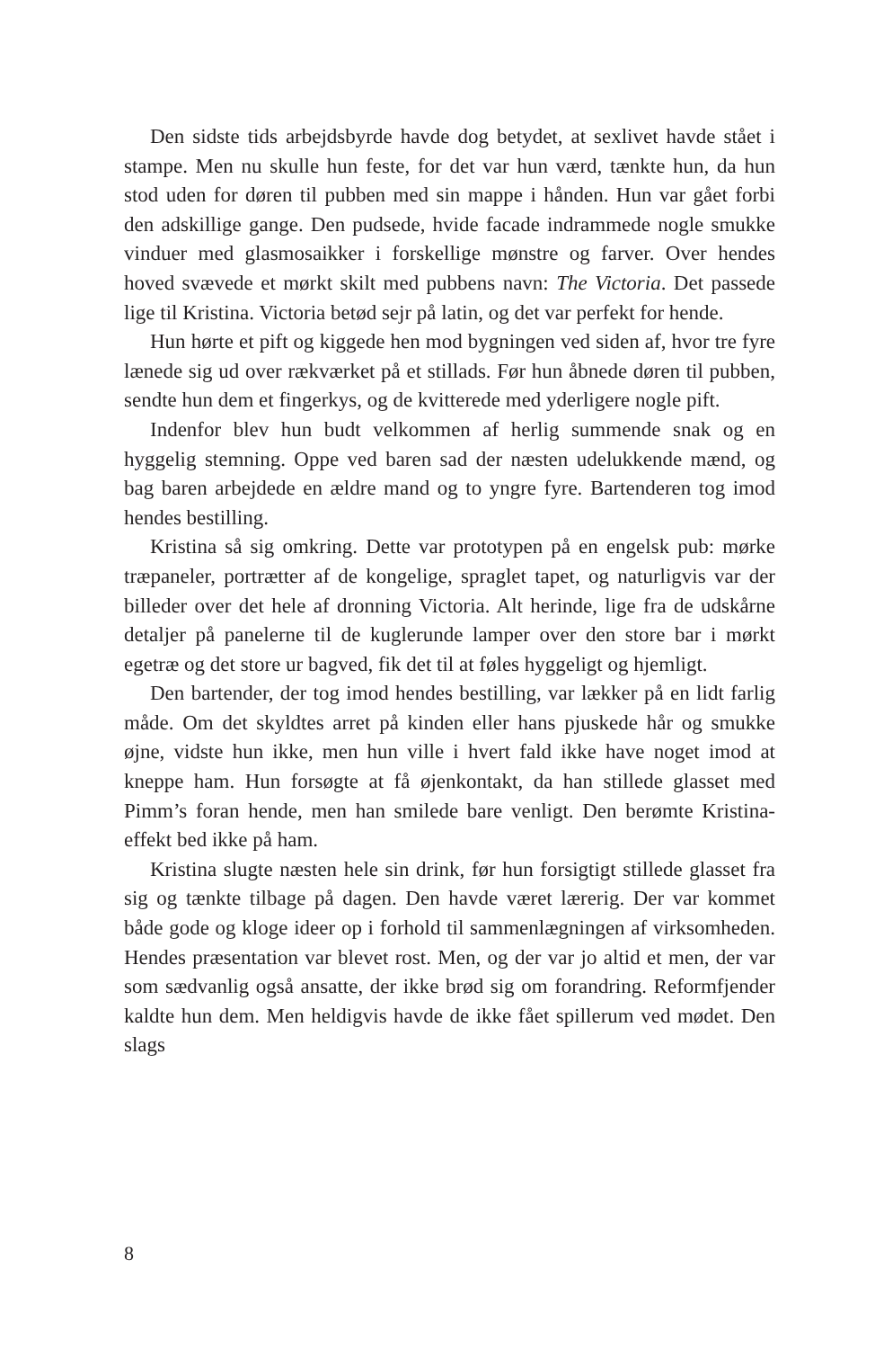Den sidste tids arbejdsbyrde havde dog betydet, at sexlivet havde stået i stampe. Men nu skulle hun feste, for det var hun værd, tænkte hun, da hun stod uden for døren til pubben med sin mappe i hånden. Hun var gået forbi den adskillige gange. Den pudsede, hvide facade indrammede nogle smukke vinduer med glasmosaikker i forskellige mønstre og farver. Over hendes hoved svævede et mørkt skilt med pubbens navn: The Victoria. Det passede lige til Kristina. Victoria betød sejr på latin, og det var perfekt for hende.
Hun hørte et pift og kiggede hen mod bygningen ved siden af, hvor tre fyre lænede sig ud over rækværket på et stillads. Før hun åbnede døren til pubben, sendte hun dem et fingerkys, og de kvitterede med yderligere nogle pift.
Indenfor blev hun budt velkommen af herlig summende snak og en hyggelig stemning. Oppe ved baren sad der næsten udelukkende mænd, og bag baren arbejdede en ældre mand og to yngre fyre. Bartenderen tog imod hendes bestilling.
Kristina så sig omkring. Dette var prototypen på en engelsk pub: mørke træpaneler, portrætter af de kongelige, spraglet tapet, og naturligvis var der billeder over det hele af dronning Victoria. Alt herinde, lige fra de udskårne detaljer på panelerne til de kuglerunde lamper over den store bar i mørkt egetræ og det store ur bagved, fik det til at føles hyggeligt og hjemligt.
Den bartender, der tog imod hendes bestilling, var lækker på en lidt farlig måde. Om det skyldtes arret på kinden eller hans pjuskede hår og smukke øjne, vidste hun ikke, men hun ville i hvert fald ikke have noget imod at kneppe ham. Hun forsøgte at få øjenkontakt, da han stillede glasset med Pimm’s foran hende, men han smilede bare venligt. Den berømte Kristina-effekt bed ikke på ham.
Kristina slugte næsten hele sin drink, før hun forsigtigt stillede glasset fra sig og tænkte tilbage på dagen. Den havde været lærerig. Der var kommet både gode og kloge ideer op i forhold til sammenlægningen af virksomheden. Hendes præsentation var blevet rost. Men, og der var jo altid et men, der var som sædvanlig også ansatte, der ikke brød sig om forandring. Reformfjender kaldte hun dem. Men heldigvis havde de ikke fået spillerum ved mødet. Den slags
8